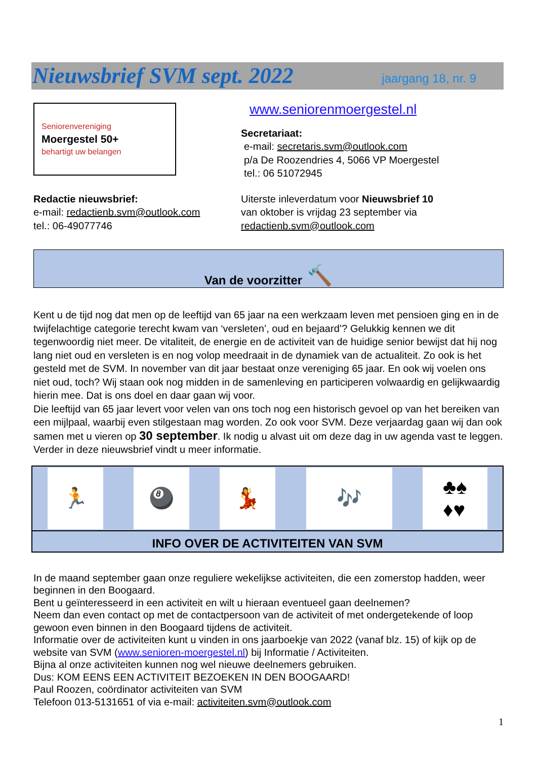Nieuwsbrief SVM sept. 2022
jaargang 18, nr. 9
Seniorenvereniging
Moergestel 50+
behartigt uw belangen
www.seniorenmoergestel.nl
Secretariaat:
e-mail: secretaris.svm@outlook.com
p/a De Roozendries 4, 5066 VP Moergestel
tel.: 06 51072945
Redactie nieuwsbrief:
e-mail: redactienb.svm@outlook.com
tel.: 06-49077746
Uiterste inleverdatum voor Nieuwsbrief 10
van oktober is vrijdag 23 september via
redactienb.svm@outlook.com
Van de voorzitter 🔨
Kent u de tijd nog dat men op de leeftijd van 65 jaar na een werkzaam leven met pensioen ging en in de twijfelachtige categorie terecht kwam van ‘versleten’, oud en bejaard’? Gelukkig kennen we dit tegenwoordig niet meer. De vitaliteit, de energie en de activiteit van de huidige senior bewijst dat hij nog lang niet oud en versleten is en nog volop meedraait in de dynamiek van de actualiteit. Zo ook is het gesteld met de SVM. In november van dit jaar bestaat onze vereniging 65 jaar. En ook wij voelen ons niet oud, toch? Wij staan ook nog midden in de samenleving en participeren volwaardig en gelijkwaardig hierin mee. Dat is ons doel en daar gaan wij voor.
Die leeftijd van 65 jaar levert voor velen van ons toch nog een historisch gevoel op van het bereiken van een mijlpaal, waarbij even stilgestaan mag worden. Zo ook voor SVM. Deze verjaardag gaan wij dan ook samen met u vieren op 30 september. Ik nodig u alvast uit om deze dag in uw agenda vast te leggen. Verder in deze nieuwsbrief vindt u meer informatie.
🏃 🎱 💃 🎶 ♣♠
♦♥
INFO OVER DE ACTIVITEITEN VAN SVM
In de maand september gaan onze reguliere wekelijkse activiteiten, die een zomerstop hadden, weer beginnen in den Boogaard.
Bent u geïnteresseerd in een activiteit en wilt u hieraan eventueel gaan deelnemen?
Neem dan even contact op met de contactpersoon van de activiteit of met ondergetekende of loop gewoon even binnen in den Boogaard tijdens de activiteit.
Informatie over de activiteiten kunt u vinden in ons jaarboekje van 2022 (vanaf blz. 15) of kijk op de website van SVM (www.senioren-moergestel.nl) bij Informatie / Activiteiten.
Bijna al onze activiteiten kunnen nog wel nieuwe deelnemers gebruiken.
Dus: KOM EENS EEN ACTIVITEIT BEZOEKEN IN DEN BOOGAARD!
Paul Roozen, coördinator activiteiten van SVM
Telefoon 013-5131651 of via e-mail: activiteiten.svm@outlook.com
1